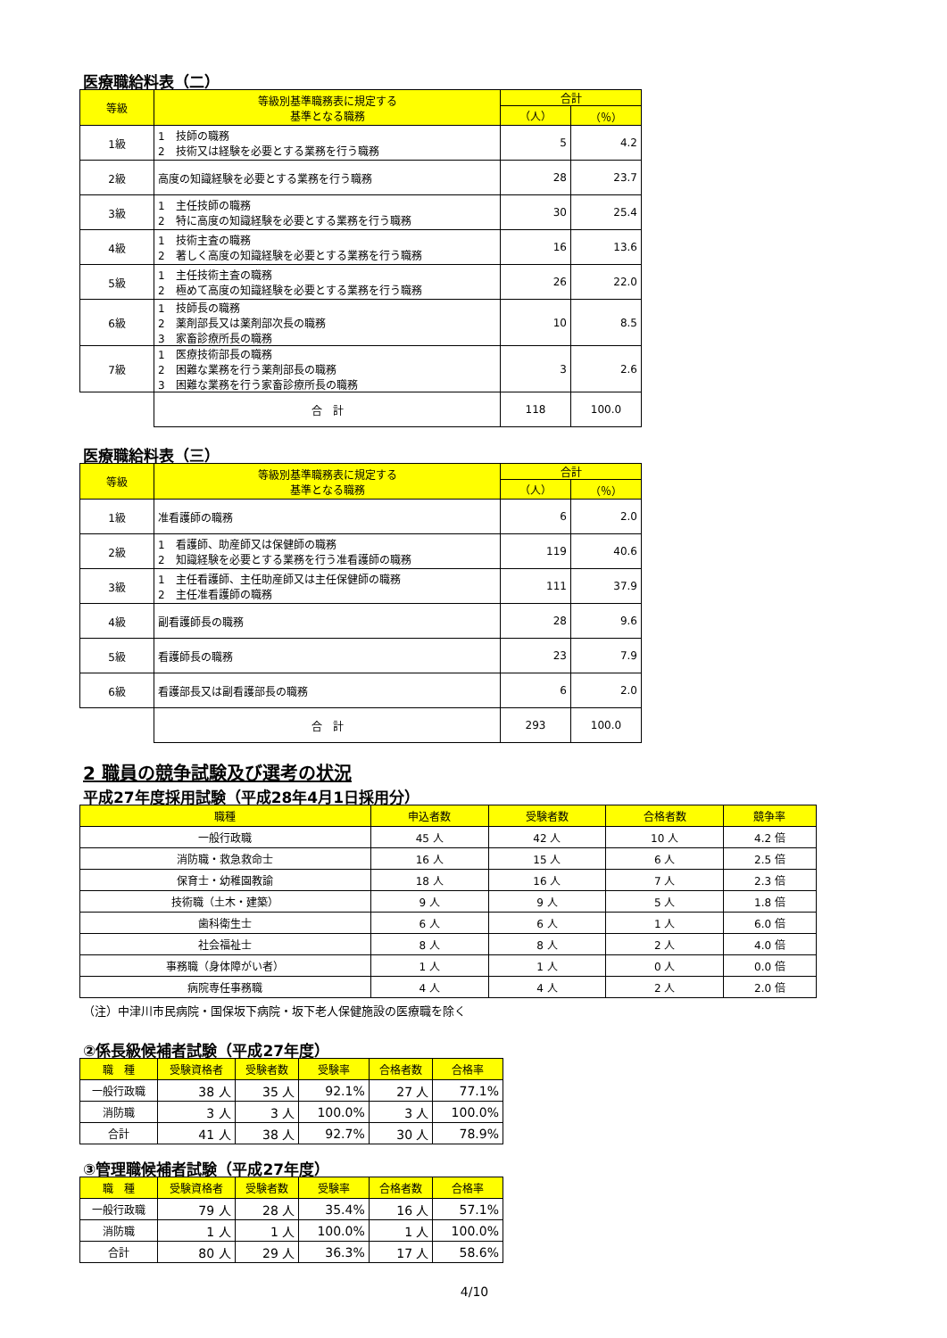医療職給料表（二）
| 等級 | 等級別基準職務表に規定する 基準となる職務 | 合計 | |
| --- | --- | --- | --- |
| | | （人） | （％） |
| 1級 | 1 技師の職務 2 技術又は経験を必要とする業務を行う職務 | 5 | 4.2 |
| 2級 | 高度の知識経験を必要とする業務を行う職務 | 28 | 23.7 |
| 3級 | 1 主任技師の職務 2 特に高度の知識経験を必要とする業務を行う職務 | 30 | 25.4 |
| 4級 | 1 技術主査の職務 2 著しく高度の知識経験を必要とする業務を行う職務 | 16 | 13.6 |
| 5級 | 1 主任技術主査の職務 2 極めて高度の知識経験を必要とする業務を行う職務 | 26 | 22.0 |
| 6級 | 1 技師長の職務 2 薬剤部長又は薬剤部次長の職務 3 家畜診療所長の職務 | 10 | 8.5 |
| 7級 | 1 医療技術部長の職務 2 困難な業務を行う薬剤部長の職務 3 困難な業務を行う家畜診療所長の職務 | 3 | 2.6 |
| | 合 計 | 118 | 100.0 |
医療職給料表（三）
| 等級 | 等級別基準職務表に規定する 基準となる職務 | 合計 | |
| --- | --- | --- | --- |
| | | （人） | （％） |
| 1級 | 准看護師の職務 | 6 | 2.0 |
| 2級 | 1 看護師、助産師又は保健師の職務 2 知識経験を必要とする業務を行う准看護師の職務 | 119 | 40.6 |
| 3級 | 1 主任看護師、主任助産師又は主任保健師の職務 2 主任准看護師の職務 | 111 | 37.9 |
| 4級 | 副看護師長の職務 | 28 | 9.6 |
| 5級 | 看護師長の職務 | 23 | 7.9 |
| 6級 | 看護部長又は副看護部長の職務 | 6 | 2.0 |
| | 合 計 | 293 | 100.0 |
2 職員の競争試験及び選考の状況
平成27年度採用試験（平成28年4月1日採用分）
| 職種 | 申込者数 | 受験者数 | 合格者数 | 競争率 |
| --- | --- | --- | --- | --- |
| 一般行政職 | 45 人 | 42 人 | 10 人 | 4.2 倍 |
| 消防職・救急救命士 | 16 人 | 15 人 | 6 人 | 2.5 倍 |
| 保育士・幼稚園教諭 | 18 人 | 16 人 | 7 人 | 2.3 倍 |
| 技術職（土木・建築） | 9 人 | 9 人 | 5 人 | 1.8 倍 |
| 歯科衛生士 | 6 人 | 6 人 | 1 人 | 6.0 倍 |
| 社会福祉士 | 8 人 | 8 人 | 2 人 | 4.0 倍 |
| 事務職（身体障がい者） | 1 人 | 1 人 | 0 人 | 0.0 倍 |
| 病院専任事務職 | 4 人 | 4 人 | 2 人 | 2.0 倍 |
（注）中津川市民病院・国保坂下病院・坂下老人保健施設の医療職を除く
②係長級候補者試験（平成27年度）
| 職 種 | 受験資格者 | 受験者数 | 受験率 | 合格者数 | 合格率 |
| --- | --- | --- | --- | --- | --- |
| 一般行政職 | 38 人 | 35 人 | 92.1% | 27 人 | 77.1% |
| 消防職 | 3 人 | 3 人 | 100.0% | 3 人 | 100.0% |
| 合計 | 41 人 | 38 人 | 92.7% | 30 人 | 78.9% |
③管理職候補者試験（平成27年度）
| 職 種 | 受験資格者 | 受験者数 | 受験率 | 合格者数 | 合格率 |
| --- | --- | --- | --- | --- | --- |
| 一般行政職 | 79 人 | 28 人 | 35.4% | 16 人 | 57.1% |
| 消防職 | 1 人 | 1 人 | 100.0% | 1 人 | 100.0% |
| 合計 | 80 人 | 29 人 | 36.3% | 17 人 | 58.6% |
4/10